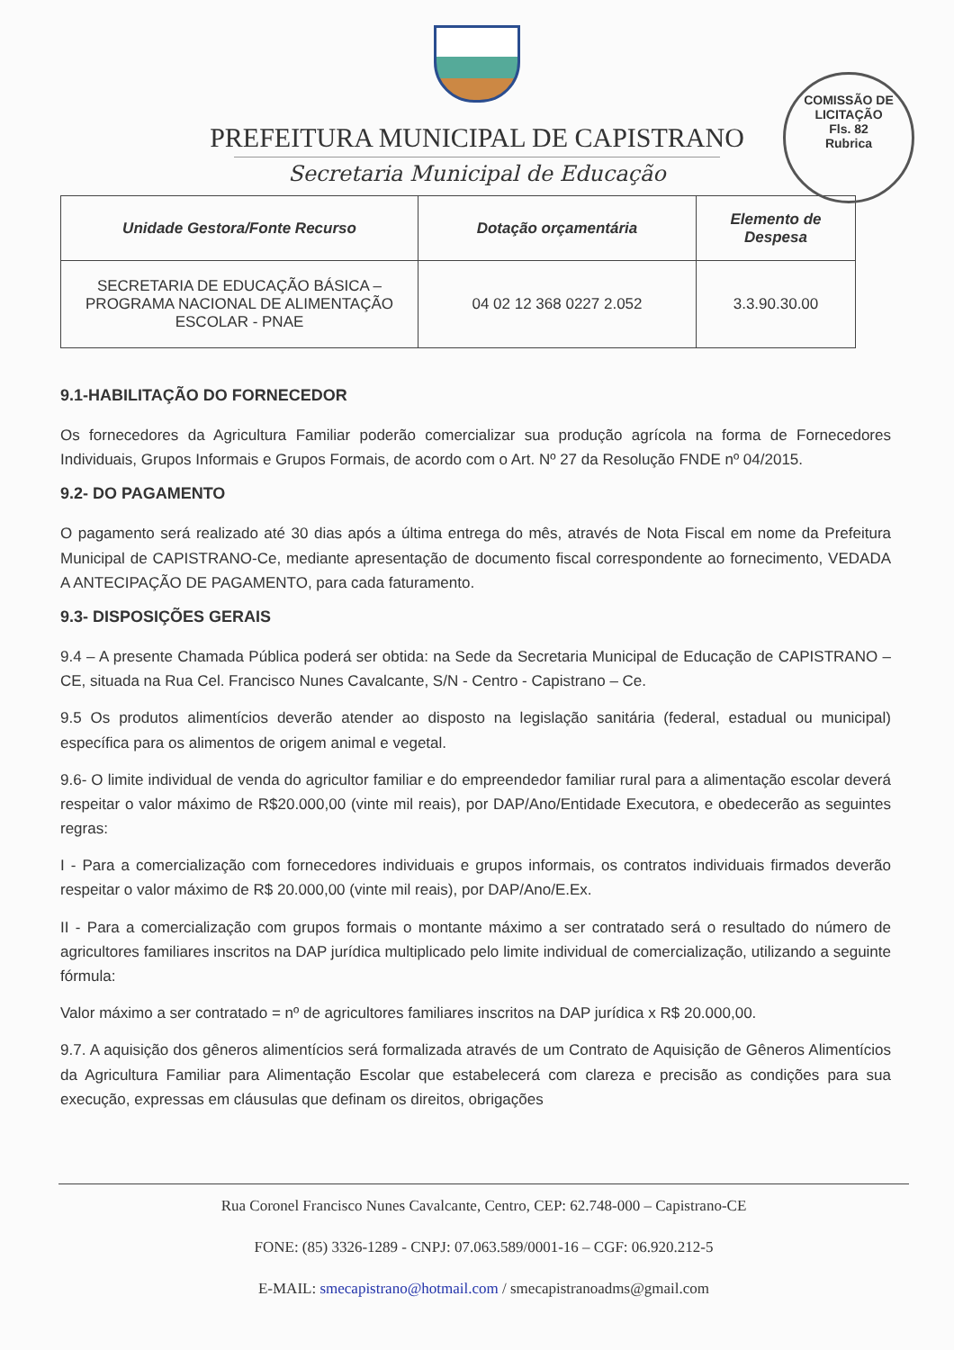COMISSÃO DE LICITAÇÃO
Fls. 82
Rubrica
PREFEITURA MUNICIPAL DE CAPISTRANO
Secretaria Municipal de Educação
| Unidade Gestora/Fonte Recurso | Dotação orçamentária | Elemento de Despesa |
| --- | --- | --- |
| SECRETARIA DE EDUCAÇÃO BÁSICA – PROGRAMA NACIONAL DE ALIMENTAÇÃO ESCOLAR - PNAE | 04 02 12 368 0227 2.052 | 3.3.90.30.00 |
9.1-HABILITAÇÃO DO FORNECEDOR
Os fornecedores da Agricultura Familiar poderão comercializar sua produção agrícola na forma de Fornecedores Individuais, Grupos Informais e Grupos Formais, de acordo com o Art. Nº 27 da Resolução FNDE nº 04/2015.
9.2- DO PAGAMENTO
O pagamento será realizado até 30 dias após a última entrega do mês, através de Nota Fiscal em nome da Prefeitura Municipal de CAPISTRANO-Ce, mediante apresentação de documento fiscal correspondente ao fornecimento, VEDADA A ANTECIPAÇÃO DE PAGAMENTO, para cada faturamento.
9.3- DISPOSIÇÕES GERAIS
9.4 – A presente Chamada Pública poderá ser obtida: na Sede da Secretaria Municipal de Educação de CAPISTRANO – CE, situada na Rua Cel. Francisco Nunes Cavalcante, S/N - Centro - Capistrano – Ce.
9.5 Os produtos alimentícios deverão atender ao disposto na legislação sanitária (federal, estadual ou municipal) específica para os alimentos de origem animal e vegetal.
9.6- O limite individual de venda do agricultor familiar e do empreendedor familiar rural para a alimentação escolar deverá respeitar o valor máximo de R$20.000,00 (vinte mil reais), por DAP/Ano/Entidade Executora, e obedecerão as seguintes regras:
I - Para a comercialização com fornecedores individuais e grupos informais, os contratos individuais firmados deverão respeitar o valor máximo de R$ 20.000,00 (vinte mil reais), por DAP/Ano/E.Ex.
II - Para a comercialização com grupos formais o montante máximo a ser contratado será o resultado do número de agricultores familiares inscritos na DAP jurídica multiplicado pelo limite individual de comercialização, utilizando a seguinte fórmula:
Valor máximo a ser contratado = nº de agricultores familiares inscritos na DAP jurídica x R$ 20.000,00.
9.7. A aquisição dos gêneros alimentícios será formalizada através de um Contrato de Aquisição de Gêneros Alimentícios da Agricultura Familiar para Alimentação Escolar que estabelecerá com clareza e precisão as condições para sua execução, expressas em cláusulas que definam os direitos, obrigações
Rua Coronel Francisco Nunes Cavalcante, Centro, CEP: 62.748-000 – Capistrano-CE
FONE: (85) 3326-1289 - CNPJ: 07.063.589/0001-16 – CGF: 06.920.212-5
E-MAIL: smecapistrano@hotmail.com / smecapistranoadms@gmail.com